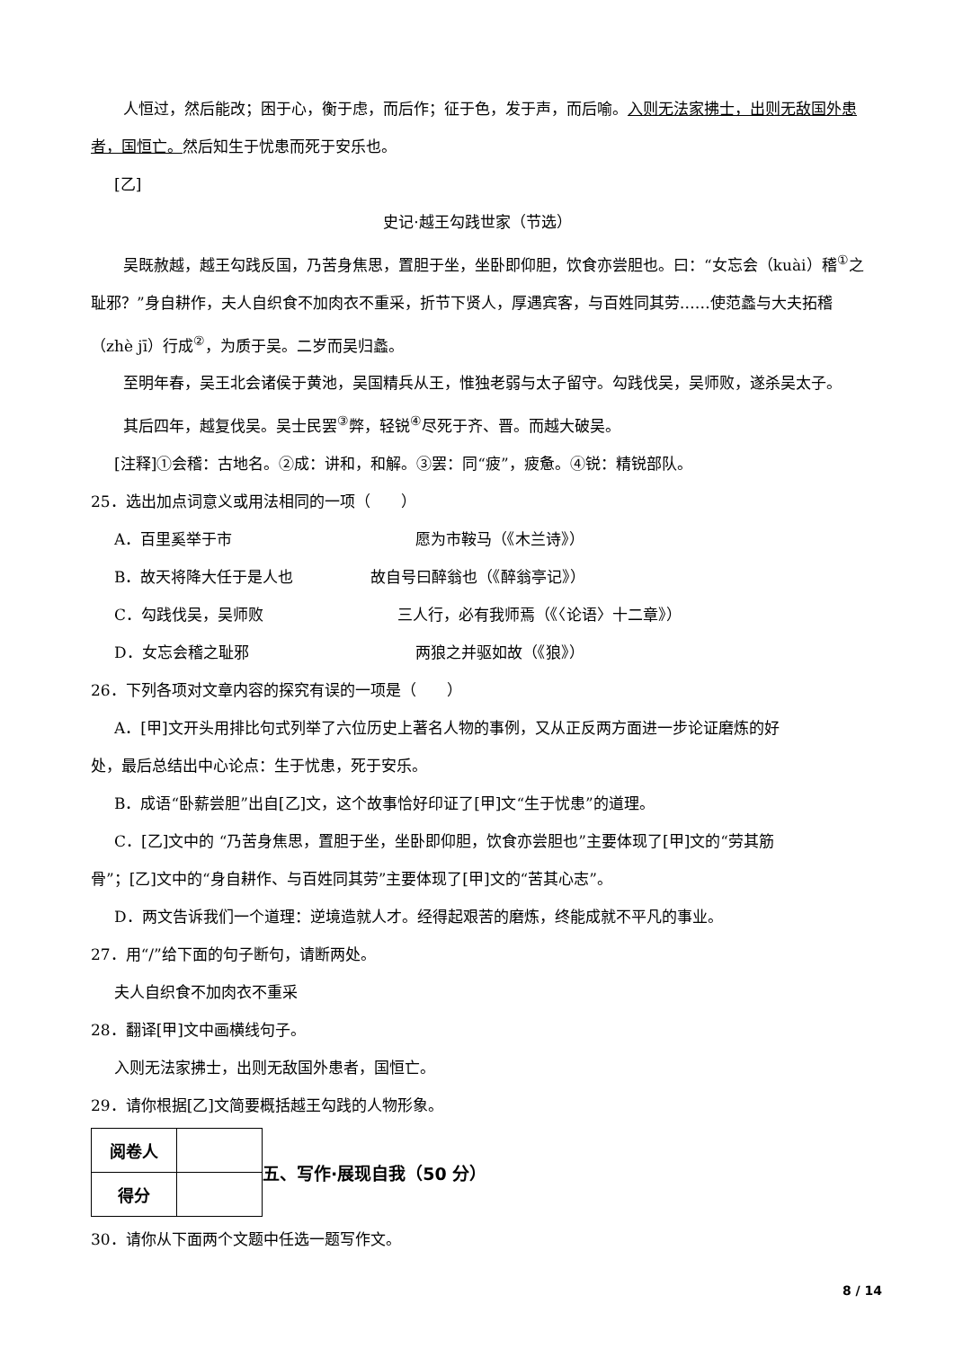人恒过，然后能改；困于心，衡于虑，而后作；征于色，发于声，而后喻。入则无法家拂士，出则无敌国外患者，国恒亡。然后知生于忧患而死于安乐也。
[乙]
史记·越王勾践世家（节选）
吴既赦越，越王勾践反国，乃苦身焦思，置胆于坐，坐卧即仰胆，饮食亦尝胆也。曰：“女忘会（kuài）稽<sup>①</sup>之耻邪？”身自耕作，夫人自织食不加肉衣不重采，折节下贤人，厚遇宾客，与百姓同其劳……使范蠡与大夫拓稽（zhè jī）行成<sup>②</sup>，为质于吴。二岁而吴归蠡。
至明年春，吴王北会诸侯于黄池，吴国精兵从王，惟独老弱与太子留守。勾践伐吴，吴师败，遂杀吴太子。
其后四年，越复伐吴。吴士民罢<sup>③</sup>弊，轻锐<sup>④</sup>尽死于齐、晋。而越大破吴。
[注释]①会稽：古地名。②成：讲和，和解。③罢：同“疲”，疲惫。④锐：精锐部队。
25．选出加点词意义或用法相同的一项（　　）
A．百里奚举于市 愿为市鞍马（《木兰诗》）
B．故天将降大任于是人也 故自号曰醉翁也（《醉翁亭记》）
C．勾践伐吴，吴师败 三人行，必有我师焉（《〈论语〉十二章》）
D．女忘会稽之耻邪 两狼之并驱如故（《狼》）
26．下列各项对文章内容的探究有误的一项是（　　）
A．[甲]文开头用排比句式列举了六位历史上著名人物的事例，又从正反两方面进一步论证磨炼的好
处，最后总结出中心论点：生于忧患，死于安乐。
B．成语“卧薪尝胆”出自[乙]文，这个故事恰好印证了[甲]文“生于忧患”的道理。
C．[乙]文中的 “乃苦身焦思，置胆于坐，坐卧即仰胆，饮食亦尝胆也”主要体现了[甲]文的“劳其筋
骨”；[乙]文中的“身自耕作、与百姓同其劳”主要体现了[甲]文的“苦其心志”。
D．两文告诉我们一个道理：逆境造就人才。经得起艰苦的磨炼，终能成就不平凡的事业。
27．用“/”给下面的句子断句，请断两处。
夫人自织食不加肉衣不重采
28．翻译[甲]文中画横线句子。
入则无法家拂士，出则无敌国外患者，国恒亡。
29．请你根据[乙]文简要概括越王勾践的人物形象。
| 阅卷人 | |
| 得分 | |
五、写作·展现自我（50 分）
30．请你从下面两个文题中任选一题写作文。
8 / 14